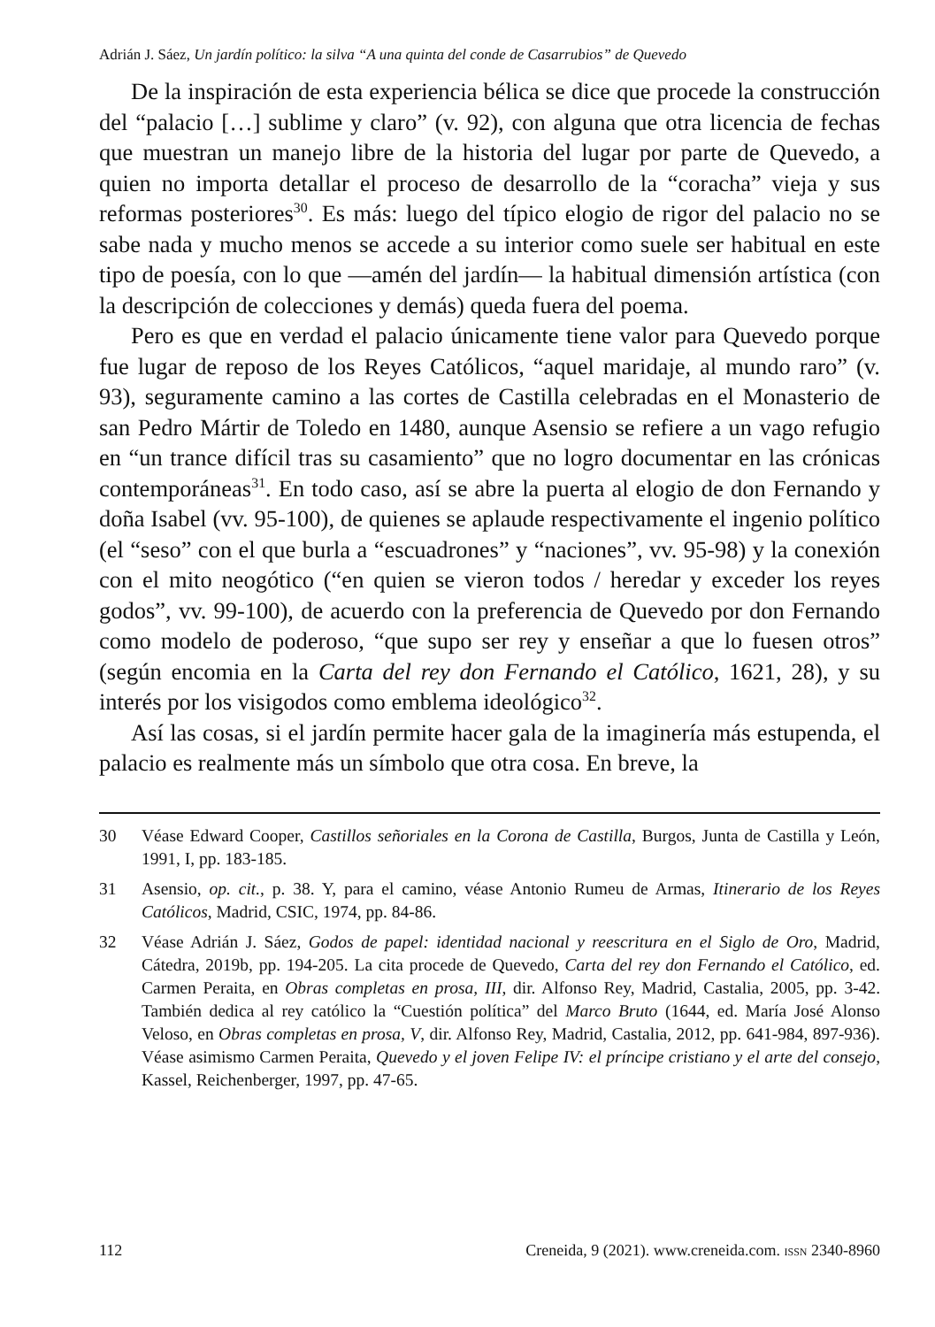Adrián J. Sáez, Un jardín político: la silva “A una quinta del conde de Casarrubios” de Quevedo
De la inspiración de esta experiencia bélica se dice que procede la construcción del “palacio […] sublime y claro” (v. 92), con alguna que otra licencia de fechas que muestran un manejo libre de la historia del lugar por parte de Quevedo, a quien no importa detallar el proceso de desarrollo de la “coracha” vieja y sus reformas posteriores<sup>30</sup>. Es más: luego del típico elogio de rigor del palacio no se sabe nada y mucho menos se accede a su interior como suele ser habitual en este tipo de poesía, con lo que —amén del jardín— la habitual dimensión artística (con la descripción de colecciones y demás) queda fuera del poema.
Pero es que en verdad el palacio únicamente tiene valor para Quevedo porque fue lugar de reposo de los Reyes Católicos, “aquel maridaje, al mundo raro” (v. 93), seguramente camino a las cortes de Castilla celebradas en el Monasterio de san Pedro Mártir de Toledo en 1480, aunque Asensio se refiere a un vago refugio en “un trance difícil tras su casamiento” que no logro documentar en las crónicas contemporáneas<sup>31</sup>. En todo caso, así se abre la puerta al elogio de don Fernando y doña Isabel (vv. 95-100), de quienes se aplaude respectivamente el ingenio político (el “seso” con el que burla a “escuadrones” y “naciones”, vv. 95-98) y la conexión con el mito neogótico (“en quien se vieron todos / heredar y exceder los reyes godos”, vv. 99-100), de acuerdo con la preferencia de Quevedo por don Fernando como modelo de poderoso, “que supo ser rey y enseñar a que lo fuesen otros” (según encomia en la Carta del rey don Fernando el Católico, 1621, 28), y su interés por los visigodos como emblema ideológico<sup>32</sup>.
Así las cosas, si el jardín permite hacer gala de la imaginería más estupenda, el palacio es realmente más un símbolo que otra cosa. En breve, la
30 Véase Edward Cooper, Castillos señoriales en la Corona de Castilla, Burgos, Junta de Castilla y León, 1991, I, pp. 183-185.
31 Asensio, op. cit., p. 38. Y, para el camino, véase Antonio Rumeu de Armas, Itinerario de los Reyes Católicos, Madrid, CSIC, 1974, pp. 84-86.
32 Véase Adrián J. Sáez, Godos de papel: identidad nacional y reescritura en el Siglo de Oro, Madrid, Cátedra, 2019b, pp. 194-205. La cita procede de Quevedo, Carta del rey don Fernando el Católico, ed. Carmen Peraita, en Obras completas en prosa, III, dir. Alfonso Rey, Madrid, Castalia, 2005, pp. 3-42. También dedica al rey católico la “Cuestión política” del Marco Bruto (1644, ed. María José Alonso Veloso, en Obras completas en prosa, V, dir. Alfonso Rey, Madrid, Castalia, 2012, pp. 641-984, 897-936). Véase asimismo Carmen Peraita, Quevedo y el joven Felipe IV: el príncipe cristiano y el arte del consejo, Kassel, Reichenberger, 1997, pp. 47-65.
112 Creneida, 9 (2021). www.creneida.com. ISSN 2340-8960